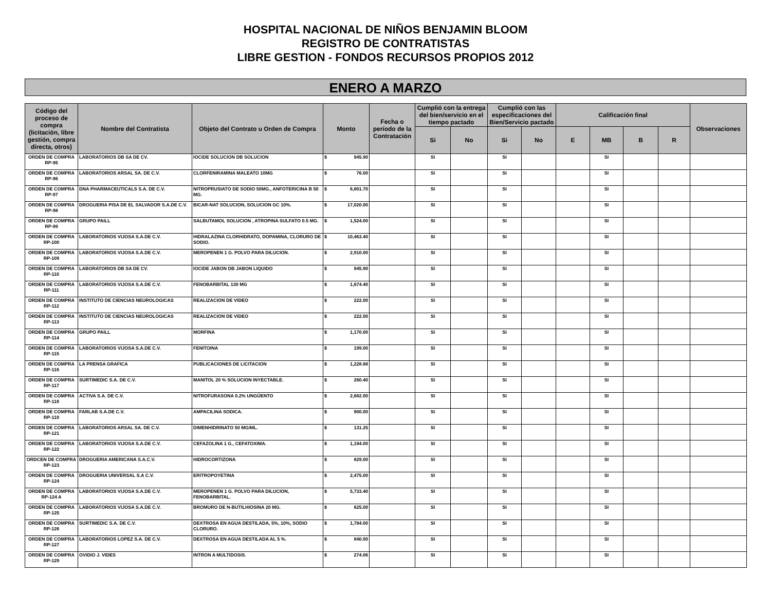HOSPITAL NACIONAL DE NIÑOS BENJAMIN BLOOM
REGISTRO DE CONTRATISTAS
LIBRE GESTION - FONDOS RECURSOS PROPIOS 2012
ENERO A MARZO
| Código del proceso de compra (licitación, libre gestión, compra directa, otros) | Nombre del Contratista | Objeto del Contrato u Orden de Compra | Monto | Fecha o período de la Contratación | Cumplió con la entrega del bien/servicio en el tiempo pactado | | Cumplió con las especificaciones del Bien/Servicio pactado | | Calificación final | | | | Observaciones |
| --- | --- | --- | --- | --- | --- | --- | --- | --- | --- | --- | --- | --- | --- |
| | | | | | Si | No | Si | No | E | MB | B | R | |
| ORDEN DE COMPRA RP-95 | LABORATORIOS DB SA DE CV. | IOCIDE SOLUCION DB SOLUCION | $ 945.90 | | SI | | SI | | | SI | | | |
| ORDEN DE COMPRA RP-96 | LABORATORIOS ARSAL SA. DE C.V. | CLORFENIRAMINA MALEATO 10MG | $ 76.00 | | SI | | SI | | | SI | | | |
| ORDEN DE COMPRA RP-97 | DNA PHARMACEUTICALS S.A. DE C.V. | NITROPRUSIATO DE SODIO 50MG., ANFOTERICINA B 50 MG. | $ 6,801.70 | | SI | | SI | | | SI | | | |
| ORDEN DE COMPRA RP-98 | DROGUERIA PISA DE EL SALVADOR S.A.DE C.V. | BICAR-NAT SOLUCION, SOLUCION GC 10%. | $ 17,020.00 | | SI | | SI | | | SI | | | |
| ORDEN DE COMPRA RP-99 | GRUPO PAILL | SALBUTAMOL SOLUCION , ATROPINA SULFATO 0.5 MG. | $ 1,524.00 | | SI | | SI | | | SI | | | |
| ORDEN DE COMPRA RP-100 | LABORATORIOS VIJOSA S.A.DE C.V. | HIDRALAZINA CLORHIDRATO, DOPAMINA, CLORURO DE SODIO. | $ 10,463.40 | | SI | | SI | | | SI | | | |
| ORDEN DE COMPRA RP-109 | LABORATORIOS VIJOSA S.A.DE C.V. | MEROPENEN 1 G. POLVO PARA DILUCION. | $ 2,910.00 | | SI | | SI | | | SI | | | |
| ORDEN DE COMPRA RP-110 | LABORATORIOS DB SA DE CV. | IOCIDE JABON DB JABON LIQUIDO | $ 945.90 | | SI | | SI | | | SI | | | |
| ORDEN DE COMPRA RP-111 | LABORATORIOS VIJOSA S.A.DE C.V. | FENOBARBITAL 130 MG | $ 1,674.40 | | SI | | SI | | | SI | | | |
| ORDEN DE COMPRA RP-112 | INSTITUTO DE CIENCIAS NEUROLOGICAS | REALIZACION DE VIDEO | $ 222.00 | | SI | | SI | | | SI | | | |
| ORDEN DE COMPRA RP-113 | INSTITUTO DE CIENCIAS NEUROLOGICAS | REALIZACION DE VIDEO | $ 222.00 | | SI | | SI | | | SI | | | |
| ORDEN DE COMPRA RP-114 | GRUPO PAILL | MORFINA | $ 1,170.00 | | SI | | SI | | | SI | | | |
| ORDEN DE COMPRA RP-115 | LABORATORIOS VIJOSA S.A.DE C.V. | FENITOINA | $ 199.00 | | SI | | SI | | | SI | | | |
| ORDEN DE COMPRA RP-116 | LA PRENSA GRAFICA | PUBLICACIONES DE LICITACION | $ 1,228.88 | | SI | | SI | | | SI | | | |
| ORDEN DE COMPRA RP-117 | SURTIMEDIC S.A. DE C.V. | MANITOL 20 % SOLUCION INYECTABLE. | $ 260.40 | | SI | | SI | | | SI | | | |
| ORDEN DE COMPRA RP-118 | ACTIVA S.A. DE C.V. | NITROFURASONA 0.2% UNGÜENTO | $ 2,682.00 | | SI | | SI | | | SI | | | |
| ORDEN DE COMPRA RP-119 | FARLAB S.A.DE C.V. | AMPACILINA SODICA. | $ 900.00 | | SI | | SI | | | SI | | | |
| ORDEN DE COMPRA RP-121 | LABORATORIOS ARSAL SA. DE C.V. | DIMENHIDRINATO 50 MG/ML. | $ 131.25 | | SI | | SI | | | SI | | | |
| ORDEN DE COMPRA RP-122 | LABORATORIOS VIJOSA S.A.DE C.V. | CEFAZOLINA 1 G., CEFATOXIMA. | $ 1,194.00 | | SI | | SI | | | SI | | | |
| ORDCEN DE COMPRA RP-123 | DROGUERIA AMERICANA S.A.C.V. | HIDROCORTIZONA | $ 829.00 | | SI | | SI | | | SI | | | |
| ORDEN DE COMPRA RP-124 | DROGUERIA UNIVERSAL S.A C.V. | ERITROPOYETINA | $ 2,475.00 | | SI | | SI | | | SI | | | |
| ORDEN DE COMPRA RP-124 A | LABORATORIOS VIJOSA S.A.DE C.V. | MEROPENEN 1 G. POLVO PARA DILUCION, FENOBARBITAL. | $ 5,733.40 | | SI | | SI | | | SI | | | |
| ORDEN DE COMPRA RP-125 | LABORATORIOS VIJOSA S.A.DE C.V. | BROMURO DE N-BUTILHIOSINA 20 MG. | $ 625.00 | | SI | | SI | | | SI | | | |
| ORDEN DE COMPRA RP-126 | SURTIMEDIC S.A. DE C.V. | DEXTROSA EN AGUA DESTILADA, 5%, 10%, SODIO CLORURO. | $ 1,784.00 | | SI | | SI | | | SI | | | |
| ORDEN DE COMPRA RP-127 | LABORATORIOS LOPEZ S.A. DE C.V. | DEXTROSA EN AGUA DESTILADA AL 5 %. | $ 840.00 | | SI | | SI | | | SI | | | |
| ORDEN DE COMPRA RP-129 | OVIDIO J. VIDES | INTRON A MULTIDOSIS. | $ 274.06 | | SI | | SI | | | SI | | | |